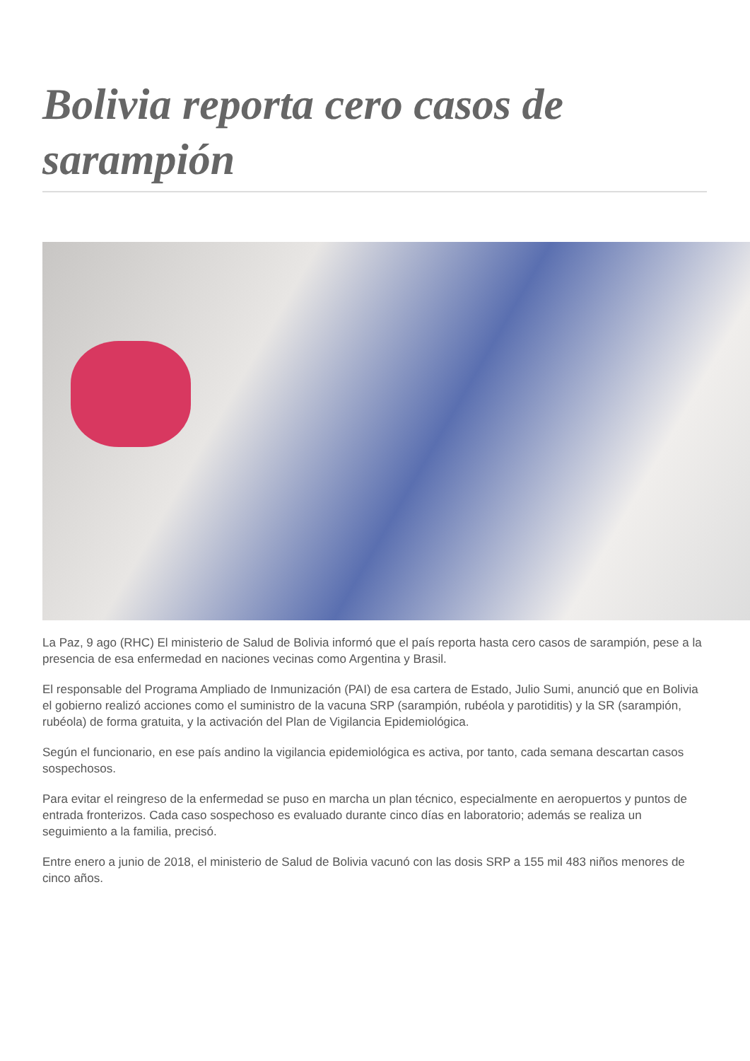Bolivia reporta cero casos de sarampión
La Paz, 9 ago (RHC) El ministerio de Salud de Bolivia informó que el país reporta hasta cero casos de sarampión, pese a la presencia de esa enfermedad en naciones vecinas como Argentina y Brasil.
El responsable del Programa Ampliado de Inmunización (PAI) de esa cartera de Estado, Julio Sumi, anunció que en Bolivia el gobierno realizó acciones como el suministro de la vacuna SRP (sarampión, rubéola y parotiditis) y la SR (sarampión, rubéola) de forma gratuita, y la activación del Plan de Vigilancia Epidemiológica.
Según el funcionario, en ese país andino la vigilancia epidemiológica es activa, por tanto, cada semana descartan casos sospechosos.
Para evitar el reingreso de la enfermedad se puso en marcha un plan técnico, especialmente en aeropuertos y puntos de entrada fronterizos. Cada caso sospechoso es evaluado durante cinco días en laboratorio; además se realiza un seguimiento a la familia, precisó.
Entre enero a junio de 2018, el ministerio de Salud de Bolivia vacunó con las dosis SRP a 155 mil 483 niños menores de cinco años.